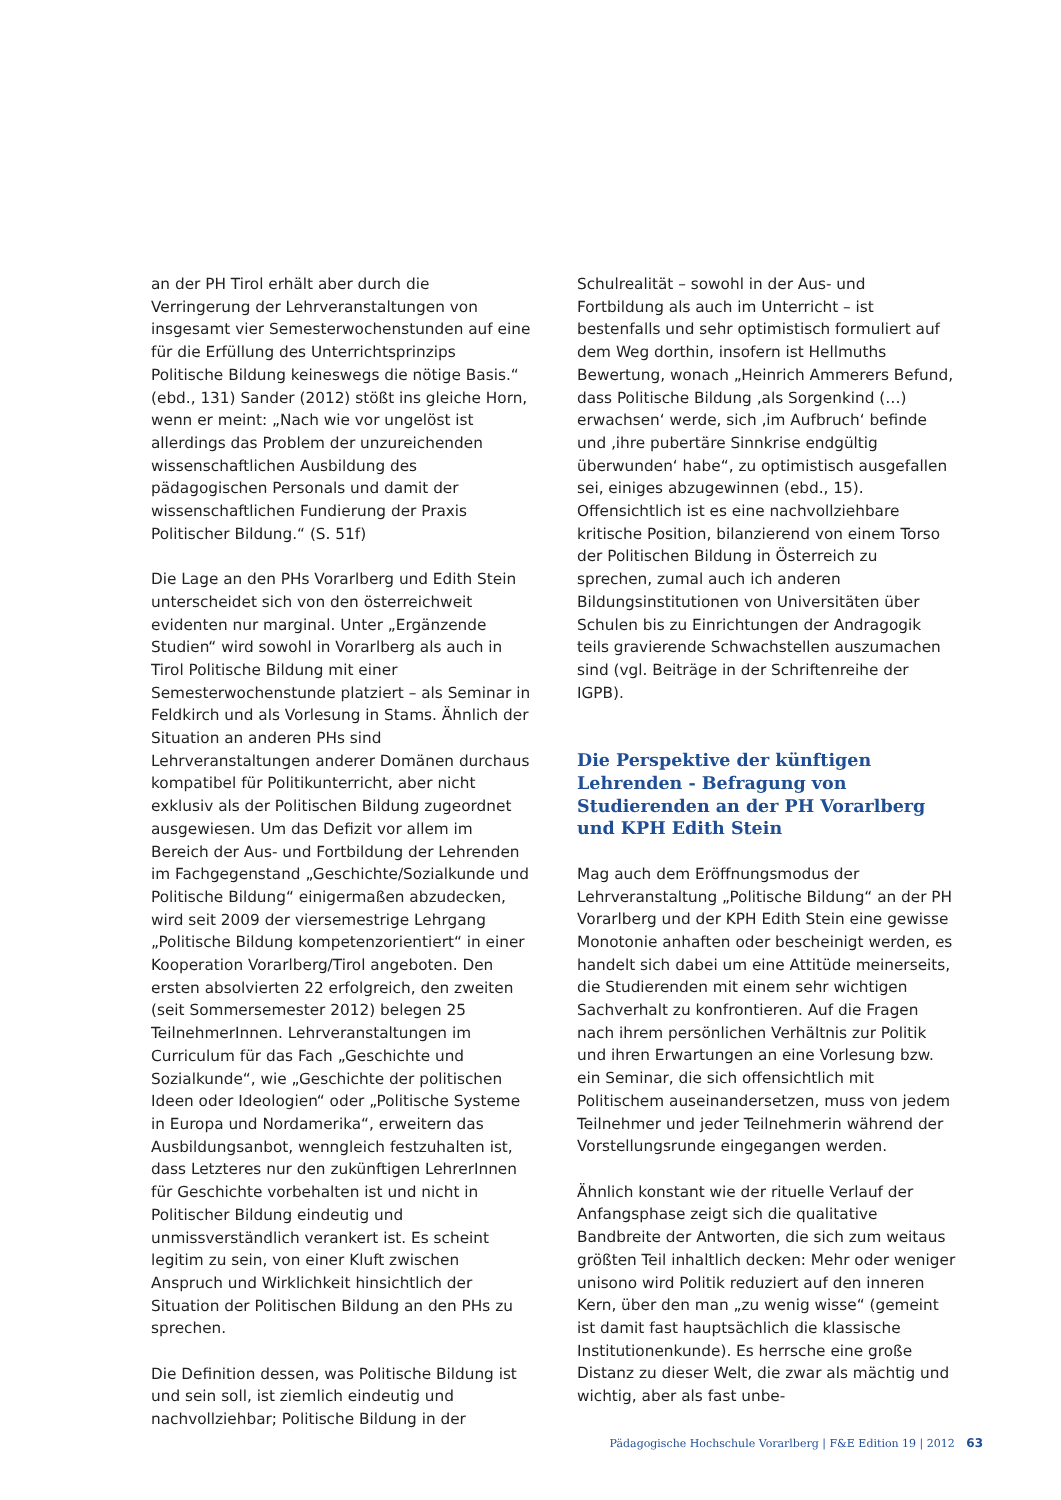an der PH Tirol erhält aber durch die Verringerung der Lehrveranstaltungen von insgesamt vier Semesterwochenstunden auf eine für die Erfüllung des Unterrichtsprinzips Politische Bildung keineswegs die nötige Basis.“ (ebd., 131) Sander (2012) stößt ins gleiche Horn, wenn er meint: „Nach wie vor ungelöst ist allerdings das Problem der unzureichenden wissenschaftlichen Ausbildung des pädagogischen Personals und damit der wissenschaftlichen Fundierung der Praxis Politischer Bildung.“ (S. 51f)
Die Lage an den PHs Vorarlberg und Edith Stein unterscheidet sich von den österreichweit evidenten nur marginal. Unter „Ergänzende Studien“ wird sowohl in Vorarlberg als auch in Tirol Politische Bildung mit einer Semesterwochenstunde platziert – als Seminar in Feldkirch und als Vorlesung in Stams. Ähnlich der Situation an anderen PHs sind Lehrveranstaltungen anderer Domänen durchaus kompatibel für Politikunterricht, aber nicht exklusiv als der Politischen Bildung zugeordnet ausgewiesen. Um das Defizit vor allem im Bereich der Aus- und Fortbildung der Lehrenden im Fachgegenstand „Geschichte/Sozialkunde und Politische Bildung“ einigermaßen abzudecken, wird seit 2009 der viersemestrige Lehrgang „Politische Bildung kompetenzorientiert“ in einer Kooperation Vorarlberg/Tirol angeboten. Den ersten absolvierten 22 erfolgreich, den zweiten (seit Sommersemester 2012) belegen 25 TeilnehmerInnen. Lehrveranstaltungen im Curriculum für das Fach „Geschichte und Sozialkunde“, wie „Geschichte der politischen Ideen oder Ideologien“ oder „Politische Systeme in Europa und Nordamerika“, erweitern das Ausbildungsanbot, wenngleich festzuhalten ist, dass Letzteres nur den zukünftigen LehrerInnen für Geschichte vorbehalten ist und nicht in Politischer Bildung eindeutig und unmissverständlich verankert ist. Es scheint legitim zu sein, von einer Kluft zwischen Anspruch und Wirklichkeit hinsichtlich der Situation der Politischen Bildung an den PHs zu sprechen.
Die Definition dessen, was Politische Bildung ist und sein soll, ist ziemlich eindeutig und nachvollziehbar; Politische Bildung in der
Schulrealität – sowohl in der Aus- und Fortbildung als auch im Unterricht – ist bestenfalls und sehr optimistisch formuliert auf dem Weg dorthin, insofern ist Hellmuths Bewertung, wonach „Heinrich Ammerers Befund, dass Politische Bildung ‚als Sorgenkind (…) erwachsen‘ werde, sich ‚im Aufbruch‘ befinde und ‚ihre pubertäre Sinnkrise endgültig überwunden‘ habe“, zu optimistisch ausgefallen sei, einiges abzugewinnen (ebd., 15). Offensichtlich ist es eine nachvollziehbare kritische Position, bilanzierend von einem Torso der Politischen Bildung in Österreich zu sprechen, zumal auch ich anderen Bildungsinstitutionen von Universitäten über Schulen bis zu Einrichtungen der Andragogik teils gravierende Schwachstellen auszumachen sind (vgl. Beiträge in der Schriftenreihe der IGPB).
Die Perspektive der künftigen Lehrenden - Befragung von Studierenden an der PH Vorarlberg und KPH Edith Stein
Mag auch dem Eröffnungsmodus der Lehrveranstaltung „Politische Bildung“ an der PH Vorarlberg und der KPH Edith Stein eine gewisse Monotonie anhaften oder bescheinigt werden, es handelt sich dabei um eine Attitüde meinerseits, die Studierenden mit einem sehr wichtigen Sachverhalt zu konfrontieren. Auf die Fragen nach ihrem persönlichen Verhältnis zur Politik und ihren Erwartungen an eine Vorlesung bzw. ein Seminar, die sich offensichtlich mit Politischem auseinandersetzen, muss von jedem Teilnehmer und jeder Teilnehmerin während der Vorstellungsrunde eingegangen werden.
Ähnlich konstant wie der rituelle Verlauf der Anfangsphase zeigt sich die qualitative Bandbreite der Antworten, die sich zum weitaus größten Teil inhaltlich decken: Mehr oder weniger unisono wird Politik reduziert auf den inneren Kern, über den man „zu wenig wisse“ (gemeint ist damit fast hauptsächlich die klassische Institutionenkunde). Es herrsche eine große Distanz zu dieser Welt, die zwar als mächtig und wichtig, aber als fast unbe-
Pädagogische Hochschule Vorarlberg | F&E Edition 19 | 2012 63